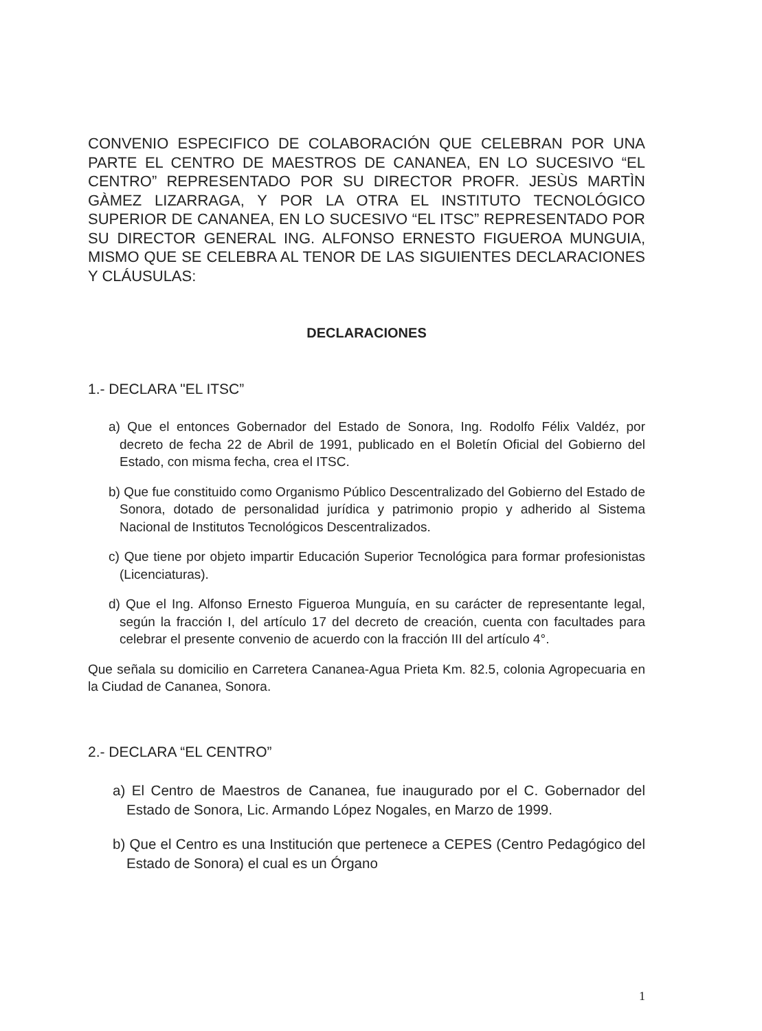CONVENIO ESPECIFICO DE COLABORACIÓN QUE CELEBRAN POR UNA PARTE EL CENTRO DE MAESTROS DE CANANEA, EN LO SUCESIVO “EL CENTRO” REPRESENTADO POR SU DIRECTOR PROFR. JESÙS MARTÌN GÀMEZ LIZARRAGA, Y POR LA OTRA EL INSTITUTO TECNOLÓGICO SUPERIOR DE CANANEA, EN LO SUCESIVO “EL ITSC” REPRESENTADO POR SU DIRECTOR GENERAL ING. ALFONSO ERNESTO FIGUEROA MUNGUIA, MISMO QUE SE CELEBRA AL TENOR DE LAS SIGUIENTES DECLARACIONES Y CLÁUSULAS:
DECLARACIONES
1.- DECLARA "EL ITSC”
a) Que el entonces Gobernador del Estado de Sonora, Ing. Rodolfo Félix Valdéz, por decreto de fecha 22 de Abril de 1991, publicado en el Boletín Oficial del Gobierno del Estado, con misma fecha, crea el ITSC.
b) Que fue constituido como Organismo Público Descentralizado del Gobierno del Estado de Sonora, dotado de personalidad jurídica y patrimonio propio y adherido al Sistema Nacional de Institutos Tecnológicos Descentralizados.
c) Que tiene por objeto impartir Educación Superior Tecnológica para formar profesionistas (Licenciaturas).
d) Que el Ing. Alfonso Ernesto Figueroa Munguía, en su carácter de representante legal, según la fracción I, del artículo 17 del decreto de creación, cuenta con facultades para celebrar el presente convenio de acuerdo con la fracción III del artículo 4°.
Que señala su domicilio en Carretera Cananea-Agua Prieta Km. 82.5, colonia Agropecuaria en la Ciudad de Cananea, Sonora.
2.- DECLARA “EL CENTRO”
a) El Centro de Maestros de Cananea, fue inaugurado por el C. Gobernador del Estado de Sonora, Lic. Armando López Nogales, en Marzo de 1999.
b) Que el Centro es una Institución que pertenece a CEPES (Centro Pedagógico del Estado de Sonora) el cual es un Órgano
1